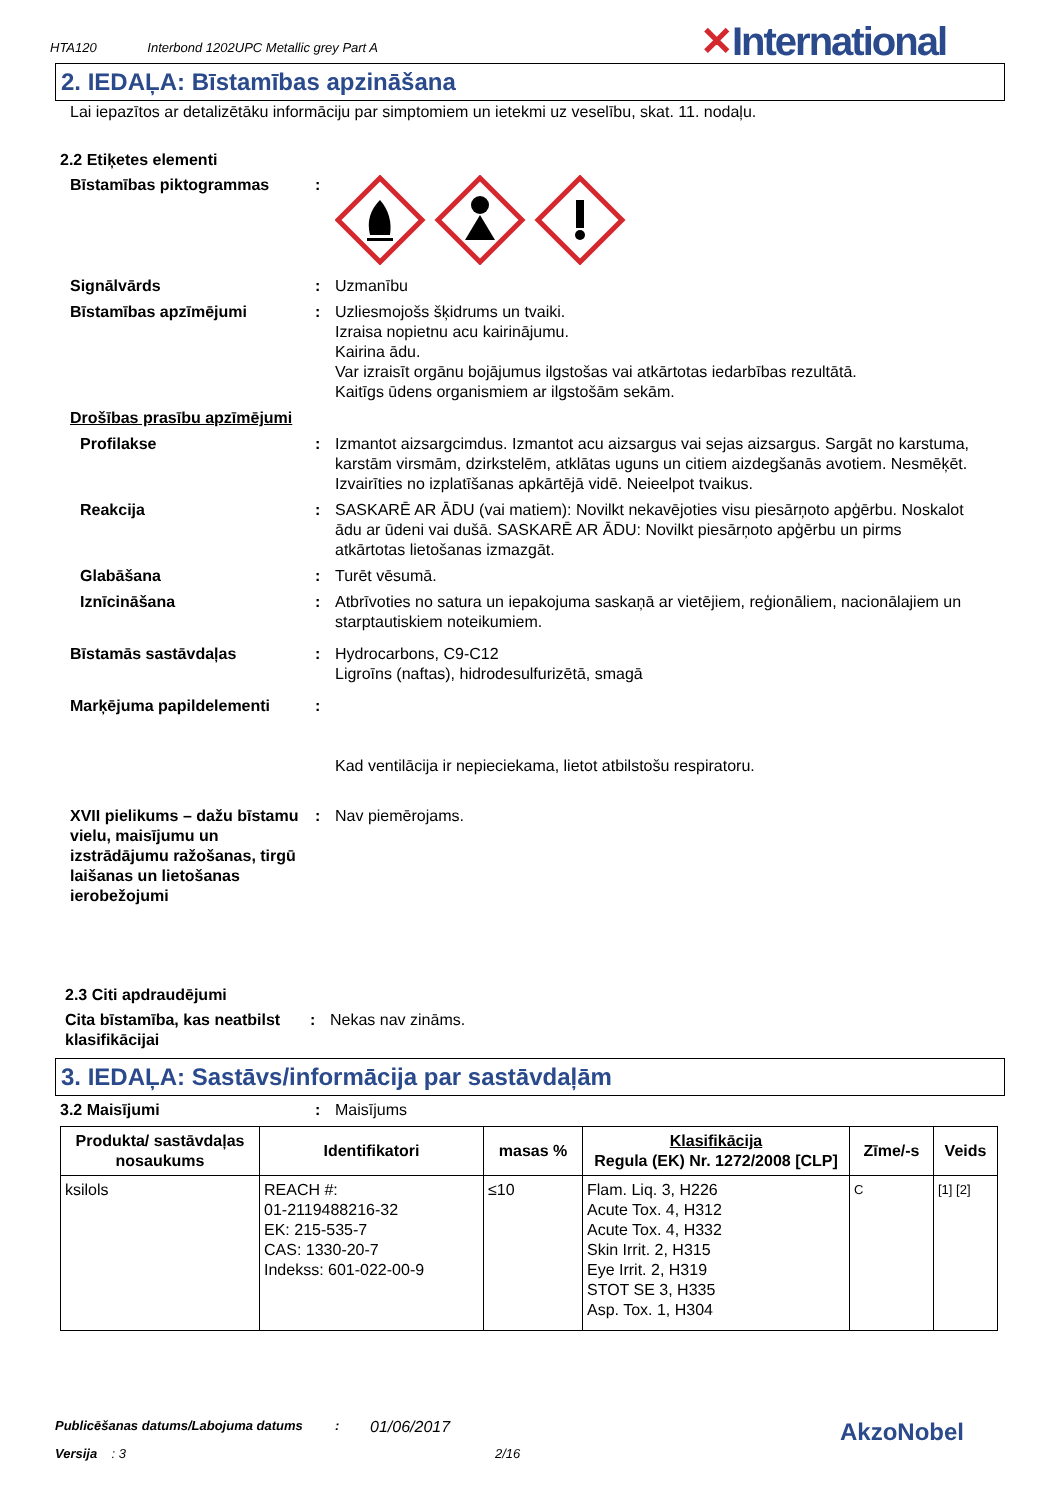HTA120 Interbond 1202UPC Metallic grey Part A
✕International
2. IEDAĻA: Bīstamības apzināšana
Lai iepazītos ar detalizētāku informāciju par simptomiem un ietekmi uz veselību, skat. 11. nodaļu.
2.2 Etiķetes elementi
Bīstamības piktogrammas :
Signālvārds : Uzmanību
Bīstamības apzīmējumi : Uzliesmojošs šķidrums un tvaiki.
Izraisa nopietnu acu kairinājumu.
Kairina ādu.
Var izraisīt orgānu bojājumus ilgstošas vai atkārtotas iedarbības rezultātā.
Kaitīgs ūdens organismiem ar ilgstošām sekām.
Drošības prasību apzīmējumi
Profilakse : Izmantot aizsargcimdus. Izmantot acu aizsargus vai sejas aizsargus. Sargāt no karstuma, karstām virsmām, dzirkstelēm, atklātas uguns un citiem aizdegšanās avotiem. Nesmēķēt. Izvairīties no izplatīšanas apkārtējā vidē. Neieelpot tvaikus.
Reakcija : SASKARĒ AR ĀDU (vai matiem): Novilkt nekavējoties visu piesārņoto apģērbu. Noskalot ādu ar ūdeni vai dušā. SASKARĒ AR ĀDU: Novilkt piesārņoto apģērbu un pirms atkārtotas lietošanas izmazgāt.
Glabāšana : Turēt vēsumā.
Iznīcināšana : Atbrīvoties no satura un iepakojuma saskaņā ar vietējiem, reģionāliem, nacionālajiem un starptautiskiem noteikumiem.
Bīstamās sastāvdaļas : Hydrocarbons, C9-C12
Ligroīns (naftas), hidrodesulfurizētā, smagā
Marķējuma papildelementi :
Kad ventilācija ir nepieciekama, lietot atbilstošu respiratoru.
XVII pielikums – dažu bīstamu vielu, maisījumu un izstrādājumu ražošanas, tirgū laišanas un lietošanas ierobežojumi
: Nav piemērojams.
2.3 Citi apdraudējumi
Cita bīstamība, kas neatbilst klasifikācijai
: Nekas nav zināms.
3. IEDAĻA: Sastāvs/informācija par sastāvdaļām
3.2 Maisījumi : Maisījums
| Produkta/ sastāvdaļas nosaukums | Identifikatori | masas % | Klasifikācija Regula (EK) Nr. 1272/2008 [CLP] | Zīme/-s | Veids |
| --- | --- | --- | --- | --- | --- |
| ksilols | REACH #: 01-2119488216-32 EK: 215-535-7 CAS: 1330-20-7 Indekss: 601-022-00-9 | ≤10 | Flam. Liq. 3, H226 Acute Tox. 4, H312 Acute Tox. 4, H332 Skin Irrit. 2, H315 Eye Irrit. 2, H319 STOT SE 3, H335 Asp. Tox. 1, H304 | C | [1] [2] |
Publicēšanas datums/Labojuma datums :
01/06/2017
Versija : 3 2/16
AkzoNobel